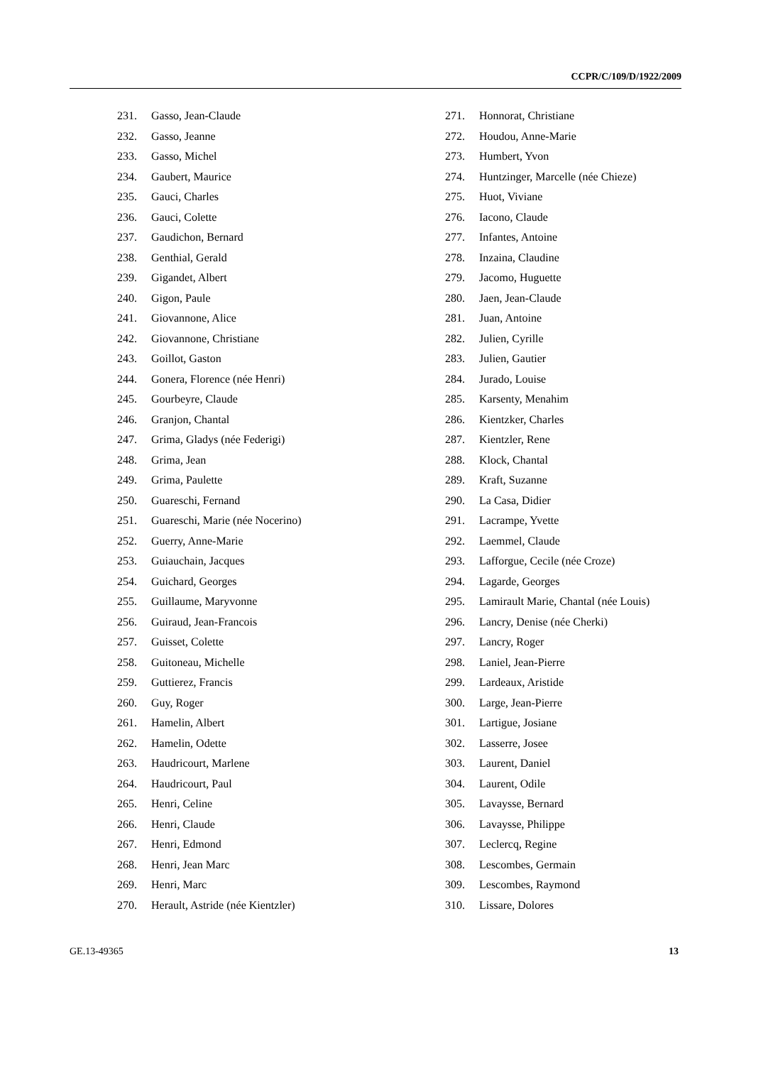CCPR/C/109/D/1922/2009
231. Gasso, Jean-Claude
232. Gasso, Jeanne
233. Gasso, Michel
234. Gaubert, Maurice
235. Gauci, Charles
236. Gauci, Colette
237. Gaudichon, Bernard
238. Genthial, Gerald
239. Gigandet, Albert
240. Gigon, Paule
241. Giovannone, Alice
242. Giovannone, Christiane
243. Goillot, Gaston
244. Gonera, Florence (née Henri)
245. Gourbeyre, Claude
246. Granjon, Chantal
247. Grima, Gladys (née Federigi)
248. Grima, Jean
249. Grima, Paulette
250. Guareschi, Fernand
251. Guareschi, Marie (née Nocerino)
252. Guerry, Anne-Marie
253. Guiauchain, Jacques
254. Guichard, Georges
255. Guillaume, Maryvonne
256. Guiraud, Jean-Francois
257. Guisset, Colette
258. Guitoneau, Michelle
259. Guttierez, Francis
260. Guy, Roger
261. Hamelin, Albert
262. Hamelin, Odette
263. Haudricourt, Marlene
264. Haudricourt, Paul
265. Henri, Celine
266. Henri, Claude
267. Henri, Edmond
268. Henri, Jean Marc
269. Henri, Marc
270. Herault, Astride (née Kientzler)
271. Honnorat, Christiane
272. Houdou, Anne-Marie
273. Humbert, Yvon
274. Huntzinger, Marcelle (née Chieze)
275. Huot, Viviane
276. Iacono, Claude
277. Infantes, Antoine
278. Inzaina, Claudine
279. Jacomo, Huguette
280. Jaen, Jean-Claude
281. Juan, Antoine
282. Julien, Cyrille
283. Julien, Gautier
284. Jurado, Louise
285. Karsenty, Menahim
286. Kientzker, Charles
287. Kientzler, Rene
288. Klock, Chantal
289. Kraft, Suzanne
290. La Casa, Didier
291. Lacrampe, Yvette
292. Laemmel, Claude
293. Lafforgue, Cecile (née Croze)
294. Lagarde, Georges
295. Lamirault Marie, Chantal (née Louis)
296. Lancry, Denise (née Cherki)
297. Lancry, Roger
298. Laniel, Jean-Pierre
299. Lardeaux, Aristide
300. Large, Jean-Pierre
301. Lartigue, Josiane
302. Lasserre, Josee
303. Laurent, Daniel
304. Laurent, Odile
305. Lavaysse, Bernard
306. Lavaysse, Philippe
307. Leclercq, Regine
308. Lescombes, Germain
309. Lescombes, Raymond
310. Lissare, Dolores
GE.13-49365 13